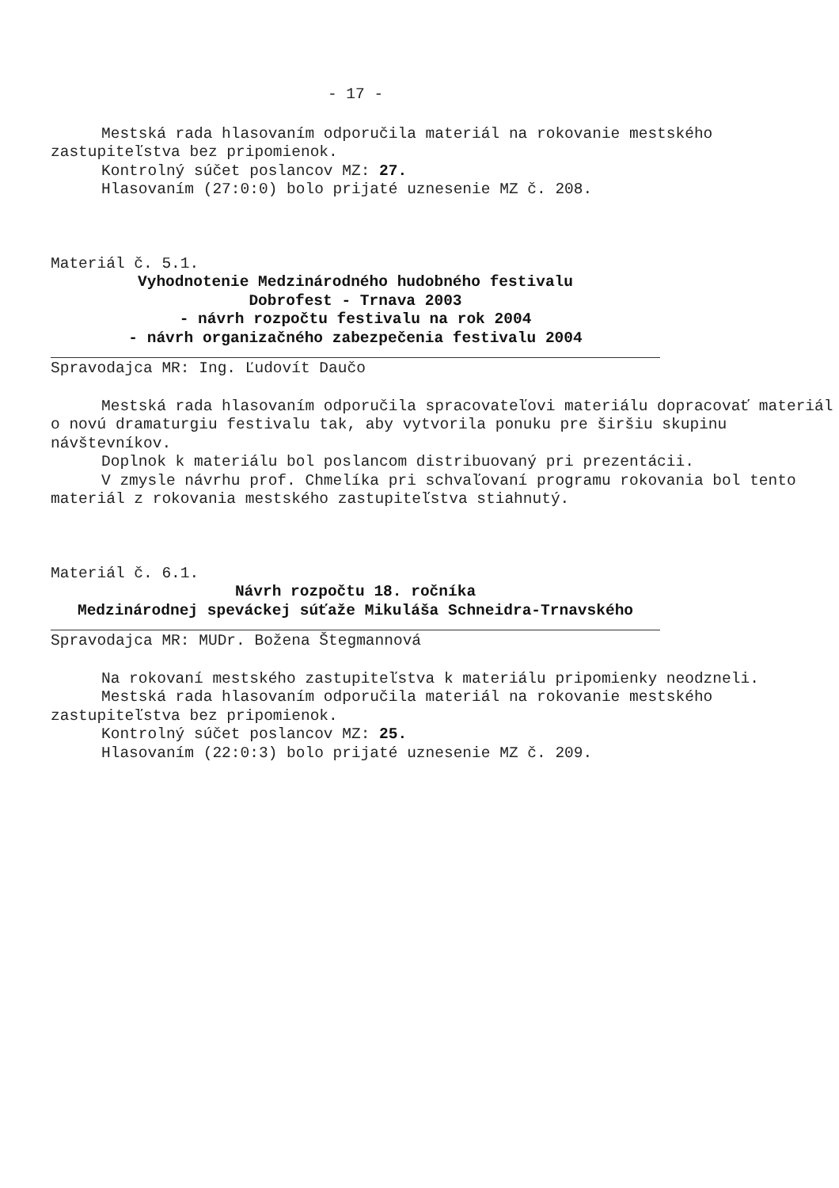- 17 -
Mestská rada hlasovaním odporučila materiál na rokovanie mestského zastupiteľstva bez pripomienok.
Kontrolný súčet poslancov MZ: 27.
Hlasovaním (27:0:0) bolo prijaté uznesenie MZ č. 208.
Materiál č. 5.1.
Vyhodnotenie Medzinárodného hudobného festivalu
Dobrofest - Trnava 2003
- návrh rozpočtu festivalu na rok 2004
- návrh organizačného zabezpečenia festivalu 2004
Spravodajca MR: Ing. Ľudovít Daučo
Mestská rada hlasovaním odporučila spracovateľovi materiálu dopracovať materiál o novú dramaturgiu festivalu tak, aby vytvorila ponuku pre širšiu skupinu návštevníkov.
Doplnok k materiálu bol poslancom distribuovaný pri prezentácii.
V zmysle návrhu prof. Chmelíka pri schvaľovaní programu rokovania bol tento materiál z rokovania mestského zastupiteľstva stiahnutý.
Materiál č. 6.1.
Návrh rozpočtu 18. ročníka
Medzinárodnej speváckej súťaže Mikuláša Schneidra-Trnavského
Spravodajca MR: MUDr. Božena Štegmannová
Na rokovaní mestského zastupiteľstva k materiálu pripomienky neodzneli.
Mestská rada hlasovaním odporučila materiál na rokovanie mestského zastupiteľstva bez pripomienok.
Kontrolný súčet poslancov MZ: 25.
Hlasovaním (22:0:3) bolo prijaté uznesenie MZ č. 209.